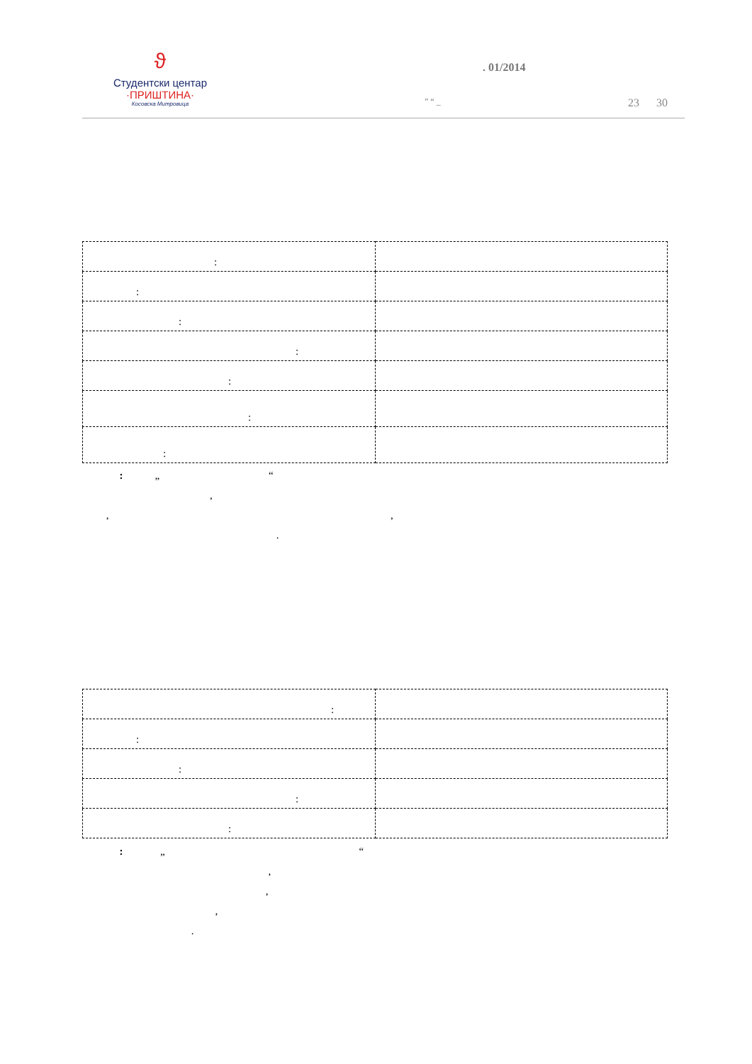ϑ
Студентски центар
·ПРИШТИНА·
Косовска Митровица
. 01/2014
” “ _ 23 30
| : | |
| : | |
| : | |
| : | |
| : | |
| : | |
| : | |
: „ “ , , , .
| : | |
| : | |
| : | |
| : | |
| : | |
: „ “ , , , .